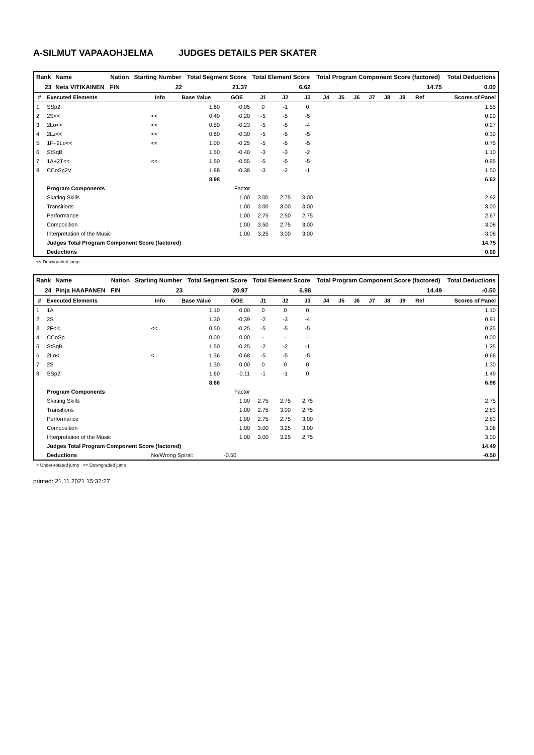A-SILMUT VAPAAOHJELMA JUDGES DETAILS PER SKATER
| Rank | Name | Nation | Starting Number | Total Segment Score | Total Element Score | Total Program Component Score (factored) | Total Deductions |
| --- | --- | --- | --- | --- | --- | --- | --- |
| 23 | Neta VITIKAINEN | FIN | 22 | 21.37 | 6.62 | 14.75 | 0.00 |
| # | Executed Elements | Info | Base Value | GOE | J1 | J2 | J3 | J4 | J5 | J6 | J7 | J8 | J9 | Ref | Scores of Panel |
| --- | --- | --- | --- | --- | --- | --- | --- | --- | --- | --- | --- | --- | --- | --- | --- |
| 1 | SSp2 | | 1.60 | -0.05 | 0 | -1 | 0 | | | | | | | | 1.55 |
| 2 | 2S<< | << | 0.40 | -0.20 | -5 | -5 | -5 | | | | | | | | 0.20 |
| 3 | 2Lo<< | << | 0.50 | -0.23 | -5 | -5 | -4 | | | | | | | | 0.27 |
| 4 | 2Lz<< | << | 0.60 | -0.30 | -5 | -5 | -5 | | | | | | | | 0.30 |
| 5 | 1F+2Lo<< | << | 1.00 | -0.25 | -5 | -5 | -5 | | | | | | | | 0.75 |
| 6 | StSqB | | 1.50 | -0.40 | -3 | -3 | -2 | | | | | | | | 1.10 |
| 7 | 1A+2T<< | << | 1.50 | -0.55 | -5 | -5 | -5 | | | | | | | | 0.95 |
| 8 | CCoSp2V | | 1.88 | -0.38 | -3 | -2 | -1 | | | | | | | | 1.50 |
| | | | 8.98 | | | | | | | | | | | | 6.62 |
| | Program Components | | | Factor | | | | | | | | | | | |
| | Skating Skills | | | 1.00 | 3.00 | 2.75 | 3.00 | | | | | | | | 2.92 |
| | Transitions | | | 1.00 | 3.00 | 3.00 | 3.00 | | | | | | | | 3.00 |
| | Performance | | | 1.00 | 2.75 | 2.50 | 2.75 | | | | | | | | 2.67 |
| | Composition | | | 1.00 | 3.50 | 2.75 | 3.00 | | | | | | | | 3.08 |
| | Interpretation of the Music | | | 1.00 | 3.25 | 3.00 | 3.00 | | | | | | | | 3.08 |
| | Judges Total Program Component Score (factored) | | | | | | | | | | | | | | 14.75 |
| | Deductions | | | | | | | | | | | | | | 0.00 |
<< Downgraded jump
| Rank | Name | Nation | Starting Number | Total Segment Score | Total Element Score | Total Program Component Score (factored) | Total Deductions |
| --- | --- | --- | --- | --- | --- | --- | --- |
| 24 | Pinja HAAPANEN | FIN | 23 | 20.97 | 6.98 | 14.49 | -0.50 |
| # | Executed Elements | Info | Base Value | GOE | J1 | J2 | J3 | J4 | J5 | J6 | J7 | J8 | J9 | Ref | Scores of Panel |
| --- | --- | --- | --- | --- | --- | --- | --- | --- | --- | --- | --- | --- | --- | --- | --- |
| 1 | 1A | | 1.10 | 0.00 | 0 | 0 | 0 | | | | | | | | 1.10 |
| 2 | 2S | | 1.30 | -0.39 | -2 | -3 | -4 | | | | | | | | 0.91 |
| 3 | 2F<< | << | 0.50 | -0.25 | -5 | -5 | -5 | | | | | | | | 0.25 |
| 4 | CCoSp | | 0.00 | 0.00 | - | - | - | | | | | | | | 0.00 |
| 5 | StSqB | | 1.50 | -0.25 | -2 | -2 | -1 | | | | | | | | 1.25 |
| 6 | 2Lo< | < | 1.36 | -0.68 | -5 | -5 | -5 | | | | | | | | 0.68 |
| 7 | 2S | | 1.30 | 0.00 | 0 | 0 | 0 | | | | | | | | 1.30 |
| 8 | SSp2 | | 1.60 | -0.11 | -1 | -1 | 0 | | | | | | | | 1.49 |
| | | | 8.66 | | | | | | | | | | | | 6.98 |
| | Program Components | | | Factor | | | | | | | | | | | |
| | Skating Skills | | | 1.00 | 2.75 | 2.75 | 2.75 | | | | | | | | 2.75 |
| | Transitions | | | 1.00 | 2.75 | 3.00 | 2.75 | | | | | | | | 2.83 |
| | Performance | | | 1.00 | 2.75 | 2.75 | 3.00 | | | | | | | | 2.83 |
| | Composition | | | 1.00 | 3.00 | 3.25 | 3.00 | | | | | | | | 3.08 |
| | Interpretation of the Music | | | 1.00 | 3.00 | 3.25 | 2.75 | | | | | | | | 3.00 |
| | Judges Total Program Component Score (factored) | | | | | | | | | | | | | | 14.49 |
| | Deductions | No/Wrong Spiral: | | -0.50 | | | | | | | | | | | -0.50 |
< Under-rotated jump << Downgraded jump
printed: 21.11.2021 15:32:27